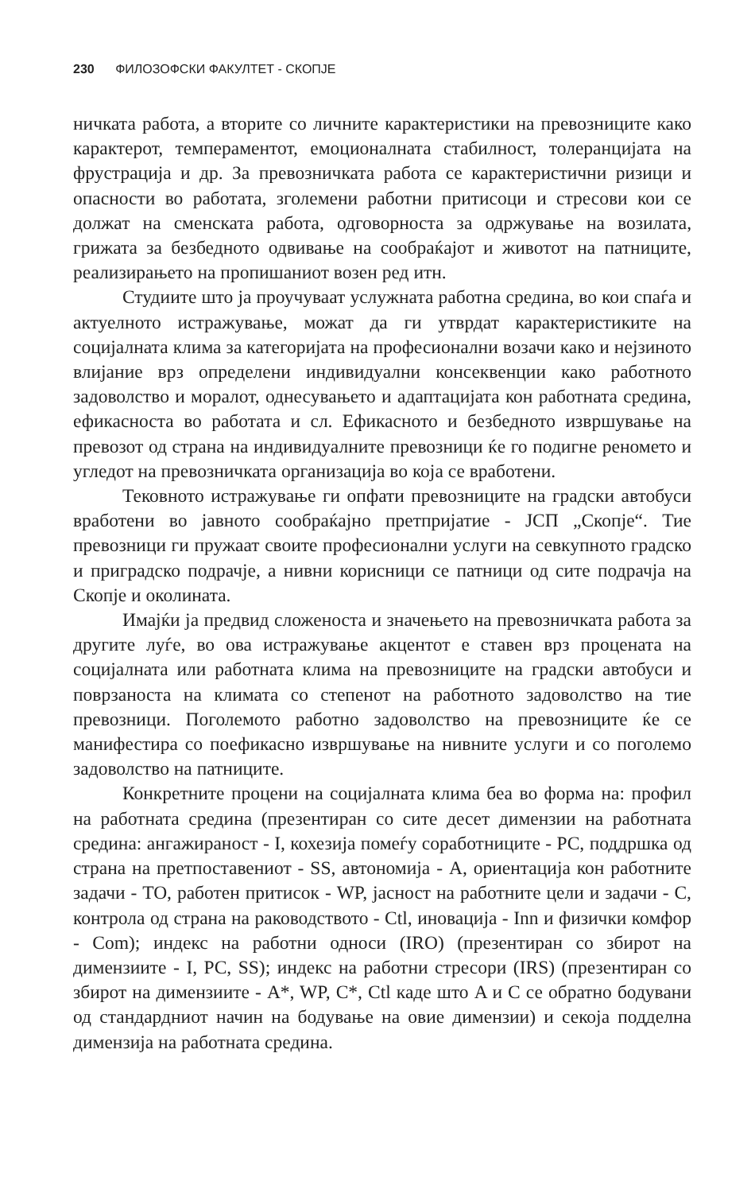230 ФИЛОЗОФСКИ ФАКУЛТЕТ - СКОПЈЕ
ничката работа, а вторите со личните карактеристики на превозниците како карактерот, темпераментот, емоционалната стабилност, толеранцијата на фрустрација и др. За превозничката работа се карактеристични ризици и опасности во работата, зголемени работни притисоци и стресови кои се должат на сменската работа, одговорноста за одржување на возилата, грижата за безбедното одвивање на сообраќајот и животот на патниците, реализирањето на пропишаниот возен ред итн.
Студиите што ја проучуваат услужната работна средина, во кои спаѓа и актуелното истражување, можат да ги утврдат карактеристиките на социјалната клима за категоријата на професионални возачи како и нејзиното влијание врз определени индивидуални консеквенции како работното задоволство и моралот, однесувањето и адаптацијата кон работната средина, ефикасноста во работата и сл. Ефикасното и безбедното извршување на превозот од страна на индивидуалните превозници ќе го подигне реномето и угледот на превозничката организација во која се вработени.
Тековното истражување ги опфати превозниците на градски автобуси вработени во јавното сообраќајно претпријатие - ЈСП „Скопје“. Тие превозници ги пружаат своите професионални услуги на севкупното градско и приградско подрачје, а нивни корисници се патници од сите подрачја на Скопје и околината.
Имајќи ја предвид сложеноста и значењето на превозничката работа за другите луѓе, во ова истражување акцентот е ставен врз процената на социјалната или работната клима на превозниците на градски автобуси и поврзаноста на климата со степенот на работното задоволство на тие превозници. Поголемото работно задоволство на превозниците ќе се манифестира со поефикасно извршување на нивните услуги и со поголемо задоволство на патниците.
Конкретните процени на социјалната клима беа во форма на: профил на работната средина (презентиран со сите десет димензии на работната средина: ангажираност - I, кохезија помеѓу соработниците - PC, поддршка од страна на претпоставениот - SS, автономија - A, ориентација кон работните задачи - TO, работен притисок - WP, јасност на работните цели и задачи - C, контрола од страна на раководството - Ctl, иновација - Inn и физички комфор - Com); индекс на работни односи (IRO) (презентиран со збирот на димензиите - I, PC, SS); индекс на работни стресори (IRS) (презентиран со збирот на димензиите - A*, WP, C*, Ctl каде што A и C се обратно бодувани од стандардниот начин на бодување на овие димензии) и секоја подделна димензија на работната средина.